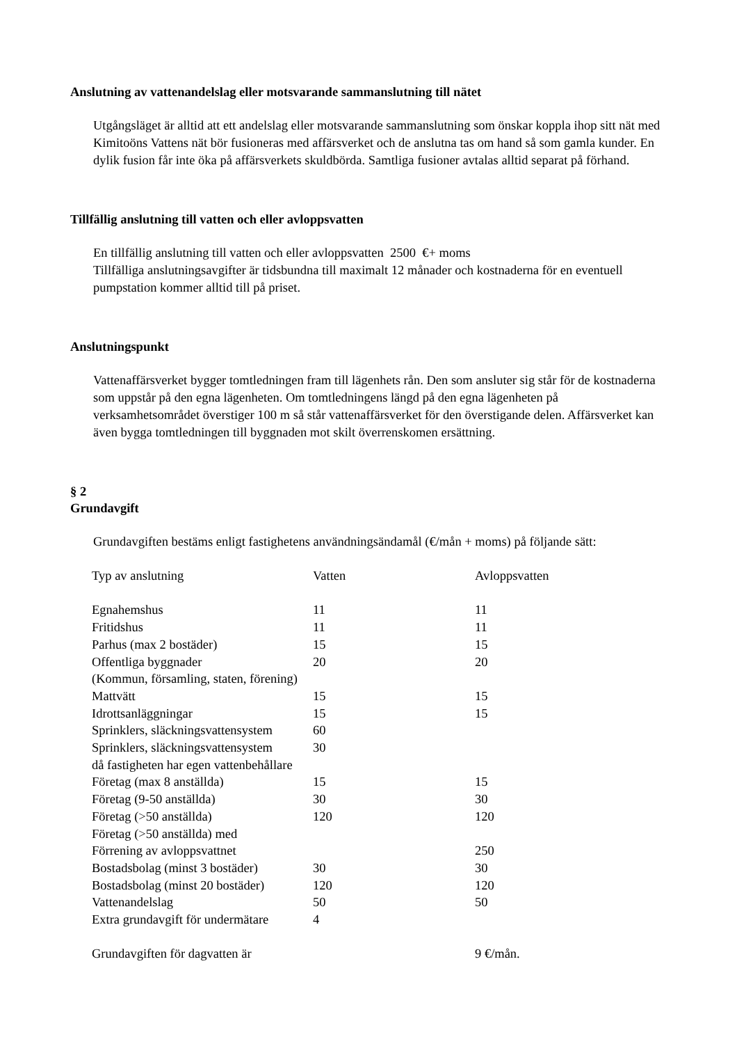Anslutning av vattenandelslag eller motsvarande sammanslutning till nätet
Utgångsläget är alltid att ett andelslag eller motsvarande sammanslutning som önskar koppla ihop sitt nät med Kimitoöns Vattens nät bör fusioneras med affärsverket och de anslutna tas om hand så som gamla kunder. En dylik fusion får inte öka på affärsverkets skuldbörda. Samtliga fusioner avtalas alltid separat på förhand.
Tillfällig anslutning till vatten och eller avloppsvatten
En tillfällig anslutning till vatten och eller avloppsvatten 2500 €+ moms
Tillfälliga anslutningsavgifter är tidsbundna till maximalt 12 månader och kostnaderna för en eventuell pumpstation kommer alltid till på priset.
Anslutningspunkt
Vattenaffärsverket bygger tomtledningen fram till lägenhets rån. Den som ansluter sig står för de kostnaderna som uppstår på den egna lägenheten. Om tomtledningens längd på den egna lägenheten på verksamhetsområdet överstiger 100 m så står vattenaffärsverket för den överstigande delen. Affärsverket kan även bygga tomtledningen till byggnaden mot skilt överrenskomen ersättning.
§ 2
Grundavgift
Grundavgiften bestäms enligt fastighetens användningsändamål (€/mån + moms) på följande sätt:
| Typ av anslutning | Vatten | Avloppsvatten |
| --- | --- | --- |
| Egnahemshus | 11 | 11 |
| Fritidshus | 11 | 11 |
| Parhus (max 2 bostäder) | 15 | 15 |
| Offentliga byggnader | 20 | 20 |
| (Kommun, församling, staten, förening) | | |
| Mattvätt | 15 | 15 |
| Idrottsanläggningar | 15 | 15 |
| Sprinklers, släckningsvattensystem | 60 | |
| Sprinklers, släckningsvattensystem | 30 | |
| då fastigheten har egen vattenbehållare | | |
| Företag (max 8 anställda) | 15 | 15 |
| Företag (9-50 anställda) | 30 | 30 |
| Företag (>50 anställda) | 120 | 120 |
| Företag (>50 anställda) med | | |
| Förrening av avloppsvattnet | | 250 |
| Bostadsbolag (minst 3 bostäder) | 30 | 30 |
| Bostadsbolag (minst 20 bostäder) | 120 | 120 |
| Vattenandelslag | 50 | 50 |
| Extra grundavgift för undermätare | 4 | |
| Grundavgiften för dagvatten är | | 9 €/mån. |